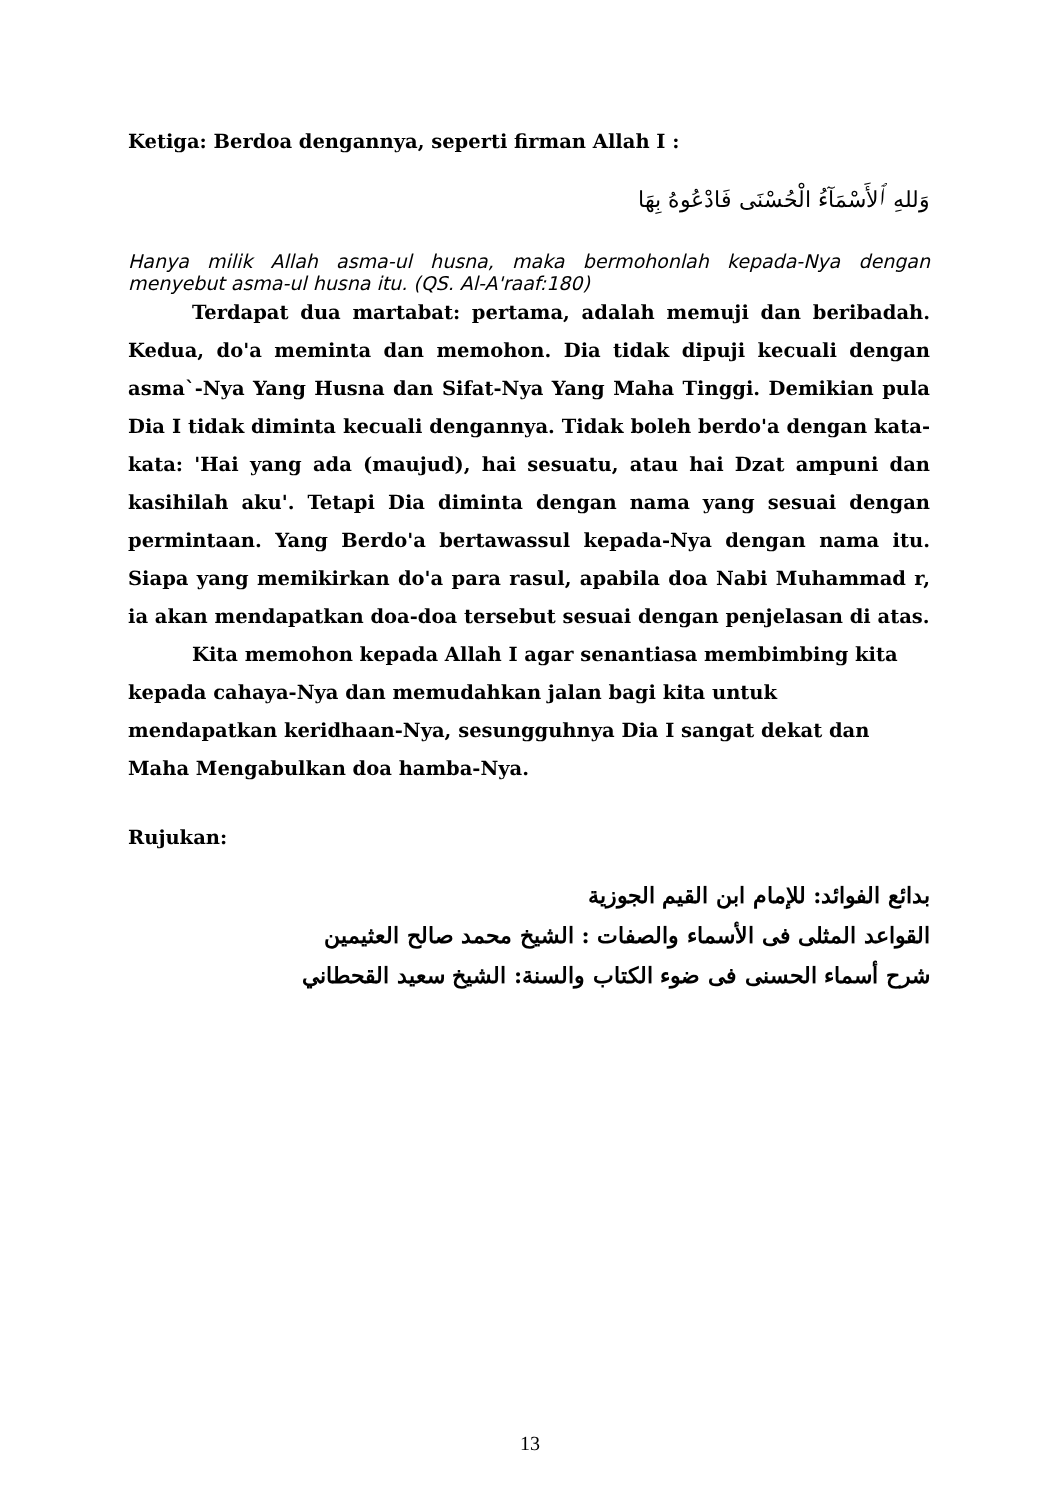Ketiga: Berdoa dengannya, seperti firman Allah I :
وَللهِ ٱلأَسْمَآءُ الْحُسْنَى فَادْعُوهُ بِهَا
Hanya milik Allah asma-ul husna, maka bermohonlah kepada-Nya dengan menyebut asma-ul husna itu. (QS. Al-A'raaf:180)
Terdapat dua martabat: pertama, adalah memuji dan beribadah. Kedua, do'a meminta dan memohon. Dia tidak dipuji kecuali dengan asma`-Nya Yang Husna dan Sifat-Nya Yang Maha Tinggi. Demikian pula Dia I tidak diminta kecuali dengannya. Tidak boleh berdo'a dengan kata-kata: 'Hai yang ada (maujud), hai sesuatu, atau hai Dzat ampuni dan kasihilah aku'. Tetapi Dia diminta dengan nama yang sesuai dengan permintaan. Yang Berdo'a bertawassul kepada-Nya dengan nama itu. Siapa yang memikirkan do'a para rasul, apabila doa Nabi Muhammad r, ia akan mendapatkan doa-doa tersebut sesuai dengan penjelasan di atas.
Kita memohon kepada Allah I agar senantiasa membimbing kita kepada cahaya-Nya dan memudahkan jalan bagi kita untuk mendapatkan keridhaan-Nya, sesungguhnya Dia I sangat dekat dan Maha Mengabulkan doa hamba-Nya.
Rujukan:
بدائع الفوائد: للإمام ابن القيم الجوزية
القواعد المثلى فى الأسماء والصفات : الشيخ محمد صالح العثيمين
شرح أسماء الحسنى فى ضوء الكتاب والسنة: الشيخ سعيد القحطاني
13